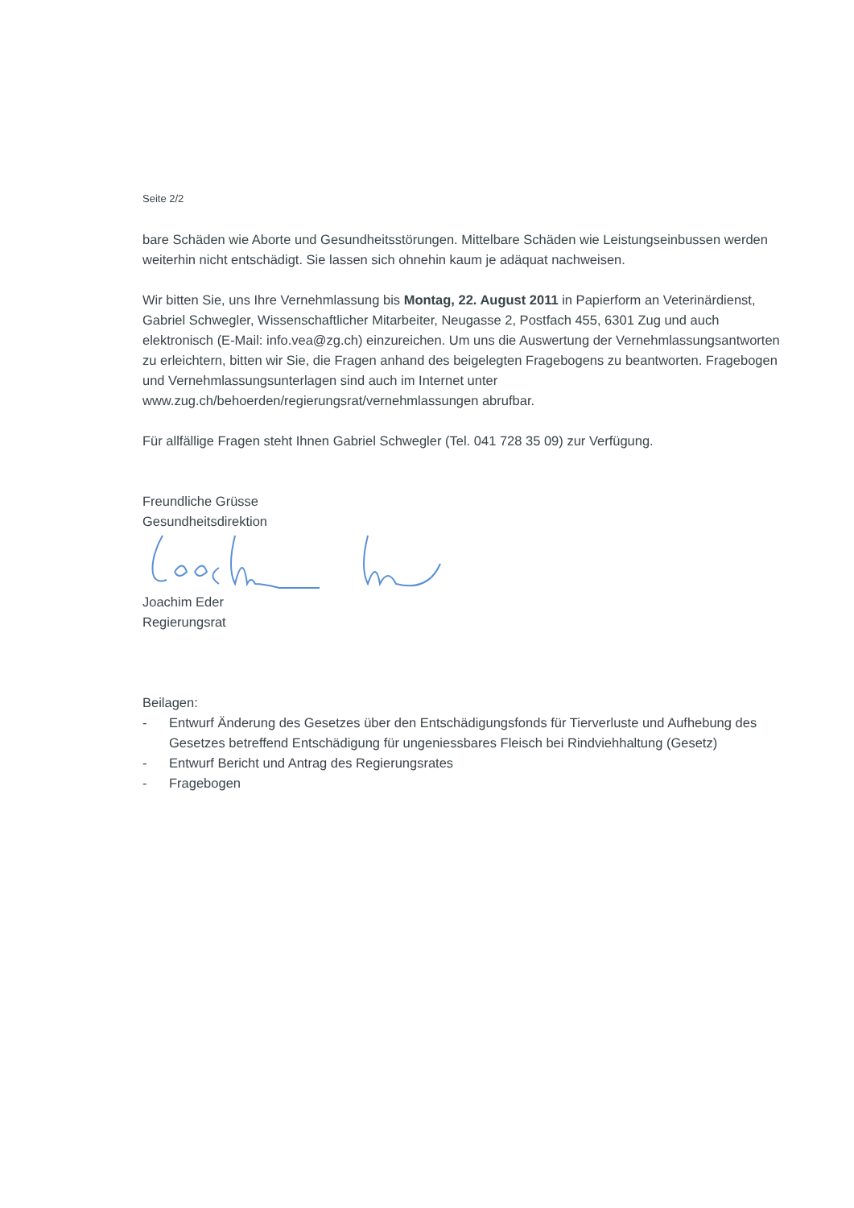Seite 2/2
bare Schäden wie Aborte und Gesundheitsstörungen. Mittelbare Schäden wie Leistungseinbussen werden weiterhin nicht entschädigt. Sie lassen sich ohnehin kaum je adäquat nachweisen.
Wir bitten Sie, uns Ihre Vernehmlassung bis Montag, 22. August 2011 in Papierform an Veterinärdienst, Gabriel Schwegler, Wissenschaftlicher Mitarbeiter, Neugasse 2, Postfach 455, 6301 Zug und auch elektronisch (E-Mail: info.vea@zg.ch) einzureichen. Um uns die Auswertung der Vernehmlassungsantworten zu erleichtern, bitten wir Sie, die Fragen anhand des beigelegten Fragebogens zu beantworten. Fragebogen und Vernehmlassungsunterlagen sind auch im Internet unter www.zug.ch/behoerden/regierungsrat/vernehmlassungen abrufbar.
Für allfällige Fragen steht Ihnen Gabriel Schwegler (Tel. 041 728 35 09) zur Verfügung.
Freundliche Grüsse
Gesundheitsdirektion
Joachim Eder
Regierungsrat
Beilagen:
- Entwurf Änderung des Gesetzes über den Entschädigungsfonds für Tierverluste und Aufhebung des Gesetzes betreffend Entschädigung für ungeniessbares Fleisch bei Rindviehhaltung (Gesetz)
- Entwurf Bericht und Antrag des Regierungsrates
- Fragebogen